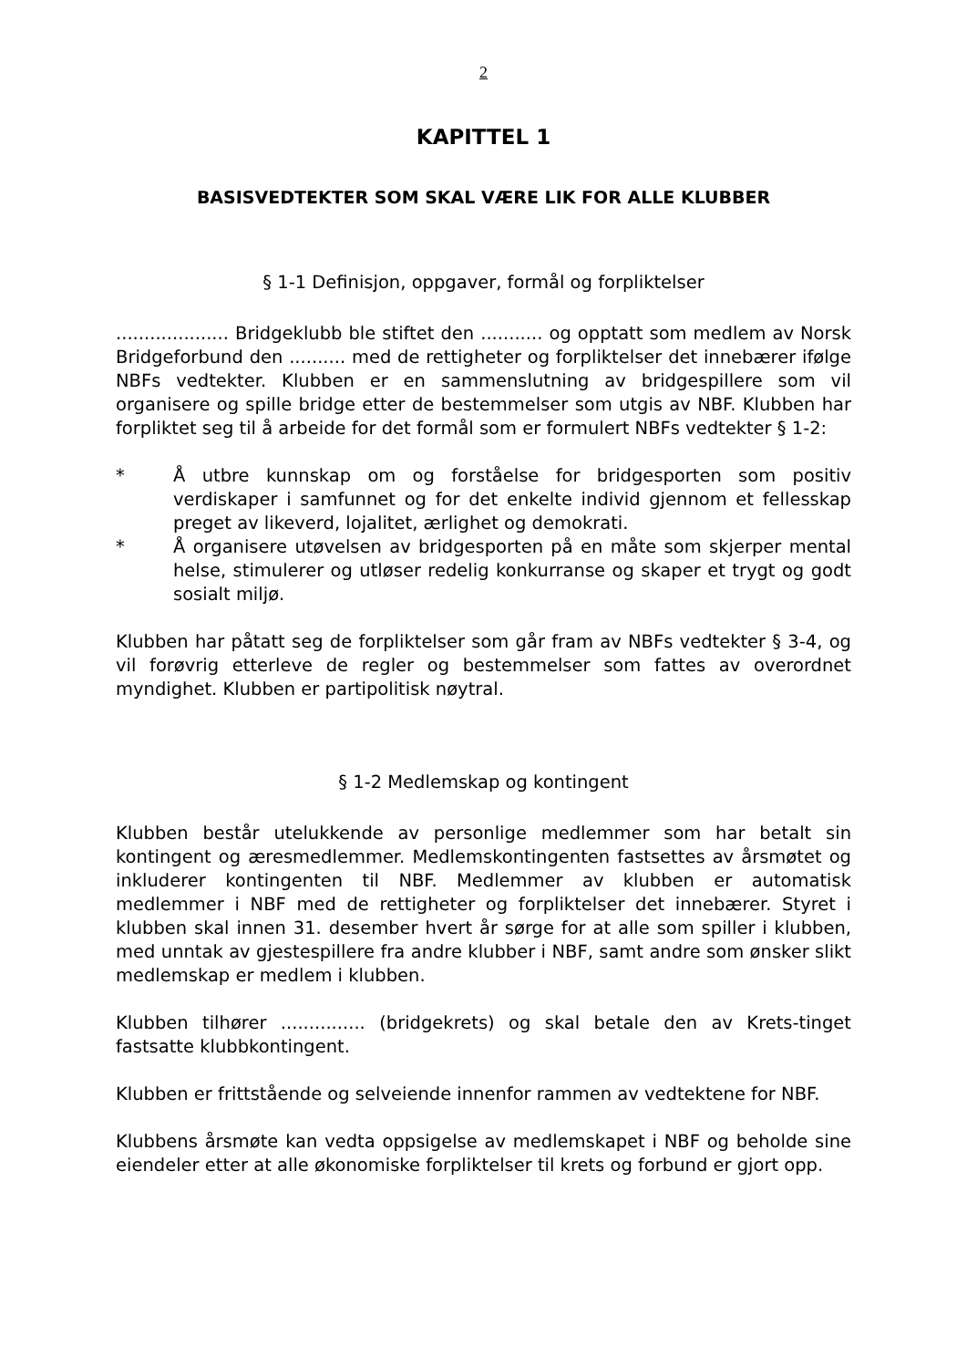2
KAPITTEL 1
BASISVEDTEKTER SOM SKAL VÆRE LIK FOR ALLE KLUBBER
§ 1-1 Definisjon, oppgaver, formål og forpliktelser
.................... Bridgeklubb ble stiftet den ........... og opptatt som medlem av Norsk Bridgeforbund den .......... med de rettigheter og forpliktelser det innebærer ifølge NBFs vedtekter. Klubben er en sammenslutning av bridgespillere som vil organisere og spille bridge etter de bestemmelser som utgis av NBF. Klubben har forpliktet seg til å arbeide for det formål som er formulert NBFs vedtekter § 1-2:
* Å utbre kunnskap om og forståelse for bridgesporten som positiv verdiskaper i samfunnet og for det enkelte individ gjennom et fellesskap preget av likeverd, lojalitet, ærlighet og demokrati.
* Å organisere utøvelsen av bridgesporten på en måte som skjerper mental helse, stimulerer og utløser redelig konkurranse og skaper et trygt og godt sosialt miljø.
Klubben har påtatt seg de forpliktelser som går fram av NBFs vedtekter § 3-4, og vil forøvrig etterleve de regler og bestemmelser som fattes av overordnet myndighet. Klubben er partipolitisk nøytral.
§ 1-2 Medlemskap og kontingent
Klubben består utelukkende av personlige medlemmer som har betalt sin kontingent og æresmedlemmer. Medlemskontingenten fastsettes av årsmøtet og inkluderer kontingenten til NBF. Medlemmer av klubben er automatisk medlemmer i NBF med de rettigheter og forpliktelser det innebærer. Styret i klubben skal innen 31. desember hvert år sørge for at alle som spiller i klubben, med unntak av gjestespillere fra andre klubber i NBF, samt andre som ønsker slikt medlemskap er medlem i klubben.
Klubben tilhører ............... (bridgekrets) og skal betale den av Krets-tinget fastsatte klubbkontingent.
Klubben er frittstående og selveiende innenfor rammen av vedtektene for NBF.
Klubbens årsmøte kan vedta oppsigelse av medlemskapet i NBF og beholde sine eiendeler etter at alle økonomiske forpliktelser til krets og forbund er gjort opp.